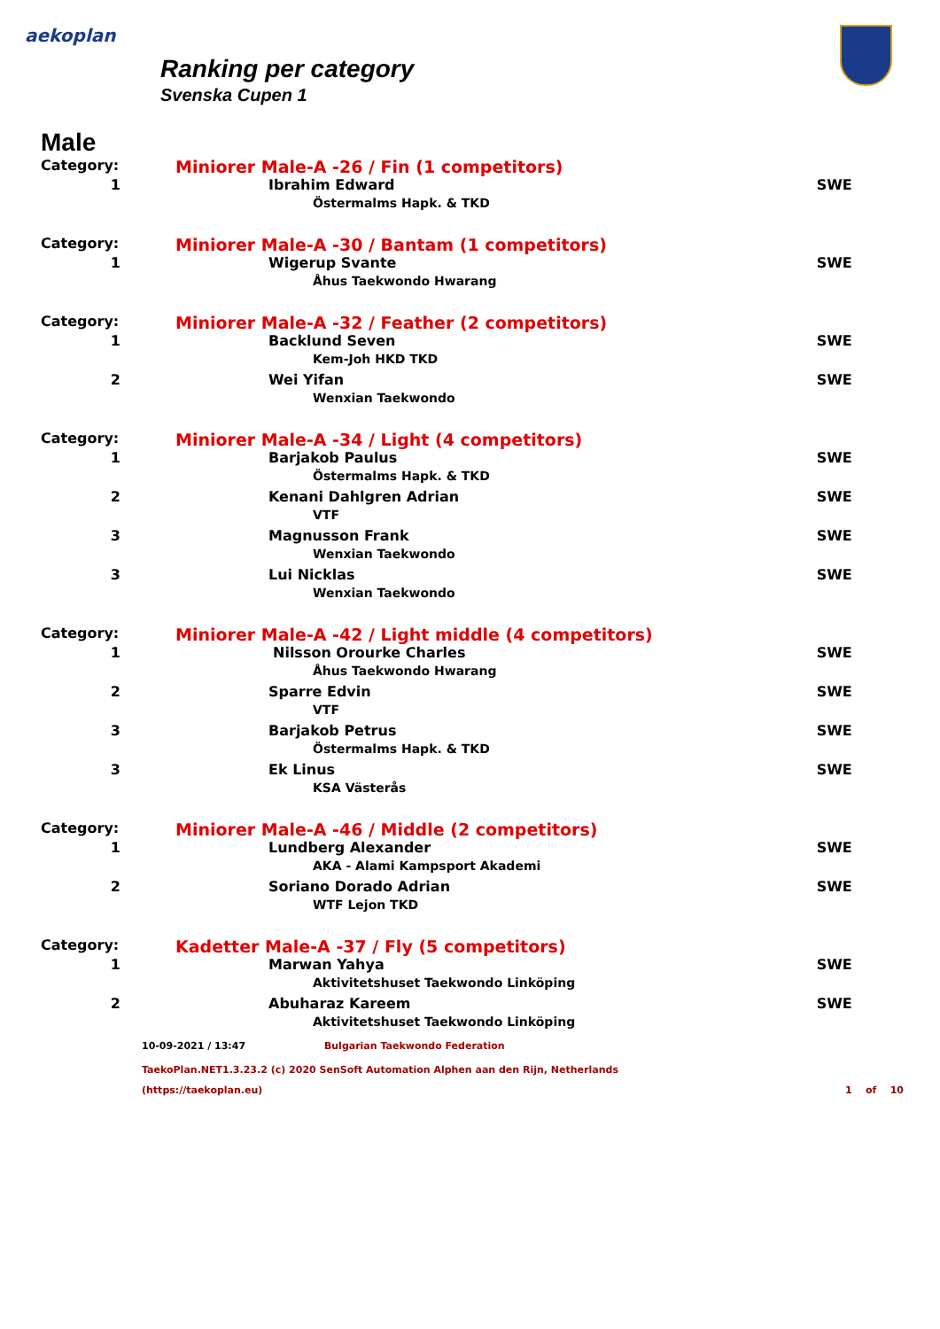aekoplan
Ranking per category
Svenska Cupen 1
Male
| Category: | Miniorer Male-A -26 / Fin (1 competitors) | |
| 1 | Ibrahim Edward | SWE |
| | Östermalms Hapk. & TKD | |
| Category: | Miniorer Male-A -30 / Bantam (1 competitors) | |
| 1 | Wigerup Svante | SWE |
| | Åhus Taekwondo Hwarang | |
| Category: | Miniorer Male-A -32 / Feather (2 competitors) | |
| 1 | Backlund Seven | SWE |
| | Kem-Joh HKD TKD | |
| 2 | Wei Yifan | SWE |
| | Wenxian Taekwondo | |
| Category: | Miniorer Male-A -34 / Light (4 competitors) | |
| 1 | Barjakob Paulus | SWE |
| | Östermalms Hapk. & TKD | |
| 2 | Kenani Dahlgren Adrian | SWE |
| | VTF | |
| 3 | Magnusson Frank | SWE |
| | Wenxian Taekwondo | |
| 3 | Lui Nicklas | SWE |
| | Wenxian Taekwondo | |
| Category: | Miniorer Male-A -42 / Light middle (4 competitors) | |
| 1 | Nilsson Orourke Charles | SWE |
| | Åhus Taekwondo Hwarang | |
| 2 | Sparre Edvin | SWE |
| | VTF | |
| 3 | Barjakob Petrus | SWE |
| | Östermalms Hapk. & TKD | |
| 3 | Ek Linus | SWE |
| | KSA Västerås | |
| Category: | Miniorer Male-A -46 / Middle (2 competitors) | |
| 1 | Lundberg Alexander | SWE |
| | AKA - Alami Kampsport Akademi | |
| 2 | Soriano Dorado Adrian | SWE |
| | WTF Lejon TKD | |
| Category: | Kadetter Male-A -37 / Fly (5 competitors) | |
| 1 | Marwan Yahya | SWE |
| | Aktivitetshuset Taekwondo Linköping | |
| 2 | Abuharaz Kareem | SWE |
| | Aktivitetshuset Taekwondo Linköping | |
10-09-2021 / 13:47 Bulgarian Taekwondo Federation
TaekoPlan.NET1.3.23.2 (c) 2020 SenSoft Automation Alphen aan den Rijn, Netherlands
(https://taekoplan.eu) 1 of 10